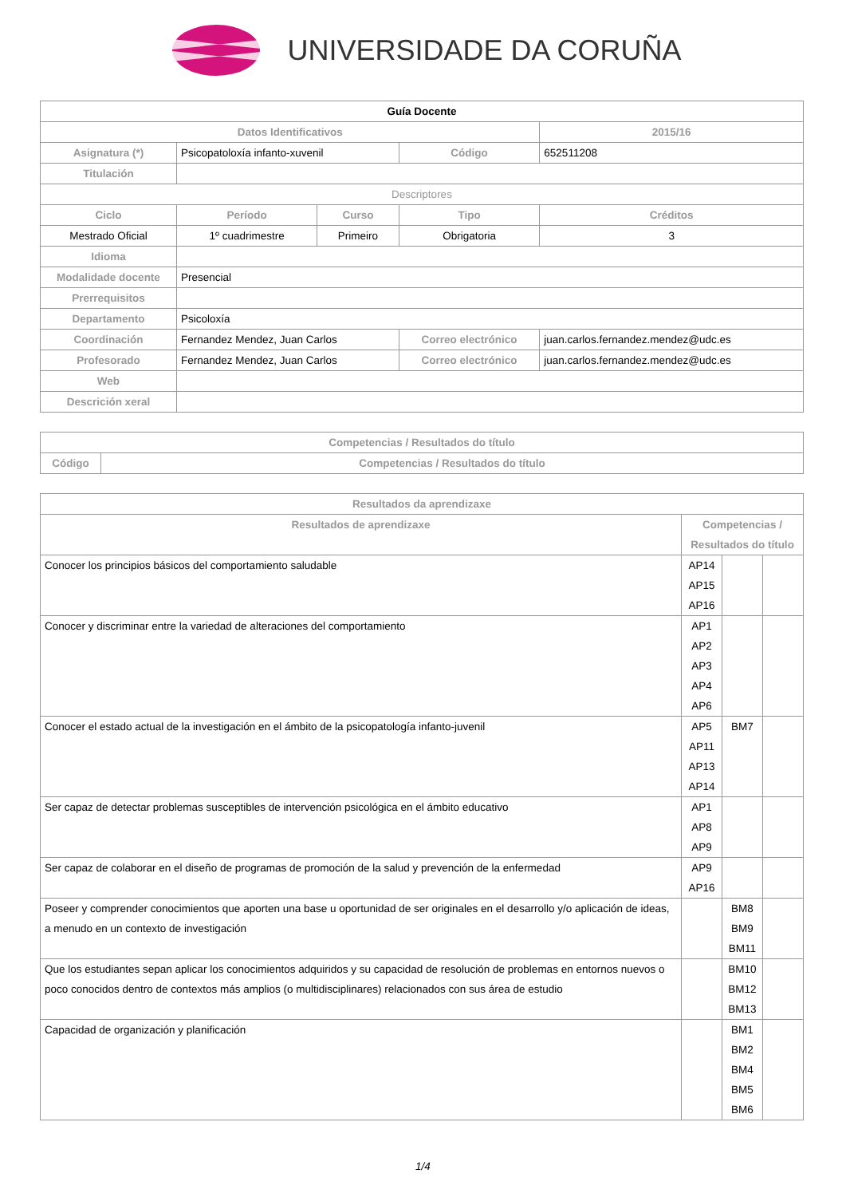UNIVERSIDADE DA CORUÑA
| Guía Docente | | | | | |
| Datos Identificativos | | | | | 2015/16 |
| Asignatura (*) | Psicopatoloxía infanto-xuvenil | | Código | 652511208 | |
| Titulación | | | | | |
| Descriptores | | | | | |
| Ciclo | Período | Curso | Tipo | Créditos | |
| Mestrado Oficial | 1º cuadrimestre | Primeiro | Obrigatoria | 3 | |
| Idioma | | | | | |
| Modalidade docente | Presencial | | | | |
| Prerrequisitos | | | | | |
| Departamento | Psicoloxía | | | | |
| Coordinación | Fernandez Mendez, Juan Carlos | | Correo electrónico | juan.carlos.fernandez.mendez@udc.es | |
| Profesorado | Fernandez Mendez, Juan Carlos | | Correo electrónico | juan.carlos.fernandez.mendez@udc.es | |
| Web | | | | | |
| Descrición xeral | | | | | |
| Competencias / Resultados do título | |
| --- | --- |
| Código | Competencias / Resultados do título |
| Resultados da aprendizaxe | | | |
| --- | --- | --- | --- |
| Resultados de aprendizaxe | Competencias / Resultados do título | | |
| Conocer los principios básicos del comportamiento saludable | AP14 AP15 AP16 | | |
| Conocer y discriminar entre la variedad de alteraciones del comportamiento | AP1 AP2 AP3 AP4 AP6 | | |
| Conocer el estado actual de la investigación en el ámbito de la psicopatología infanto-juvenil | AP5 AP11 AP13 AP14 | BM7 | |
| Ser capaz de detectar problemas susceptibles de intervención psicológica en el ámbito educativo | AP1 AP8 AP9 | | |
| Ser capaz de colaborar en el diseño de programas de promoción de la salud y prevención de la enfermedad | AP9 AP16 | | |
| Poseer y comprender conocimientos que aporten una base u oportunidad de ser originales en el desarrollo y/o aplicación de ideas, a menudo en un contexto de investigación | | BM8 BM9 BM11 | |
| Que los estudiantes sepan aplicar los conocimientos adquiridos y su capacidad de resolución de problemas en entornos nuevos o poco conocidos dentro de contextos más amplios (o multidisciplinares) relacionados con sus área de estudio | | BM10 BM12 BM13 | |
| Capacidad de organización y planificación | | BM1 BM2 BM4 BM5 BM6 | |
1/4